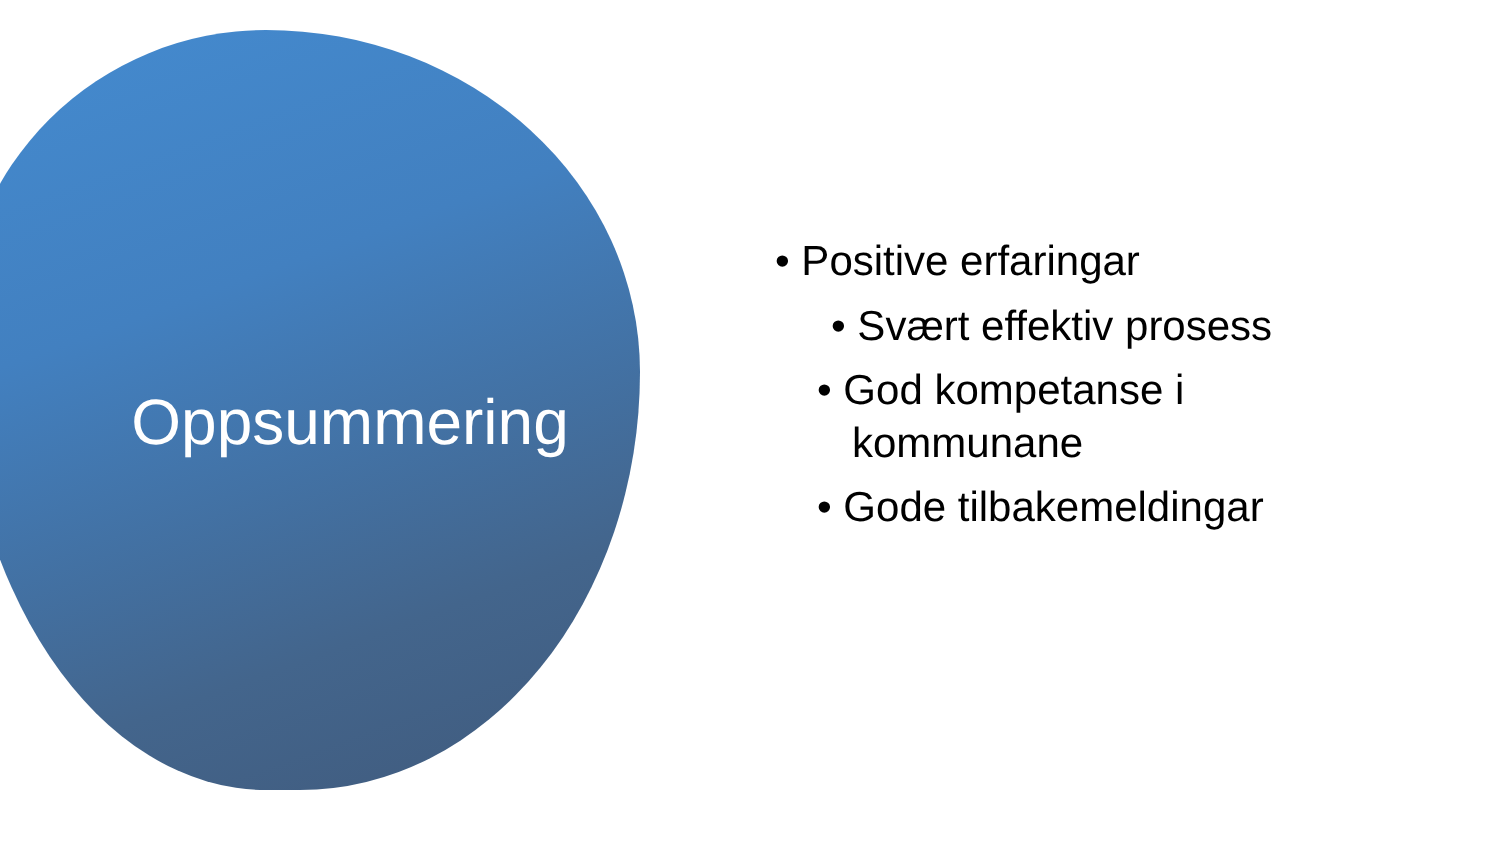Oppsummering
• Positive erfaringar
• Svært effektiv prosess
• God kompetanse i
kommunane
• Gode tilbakemeldingar